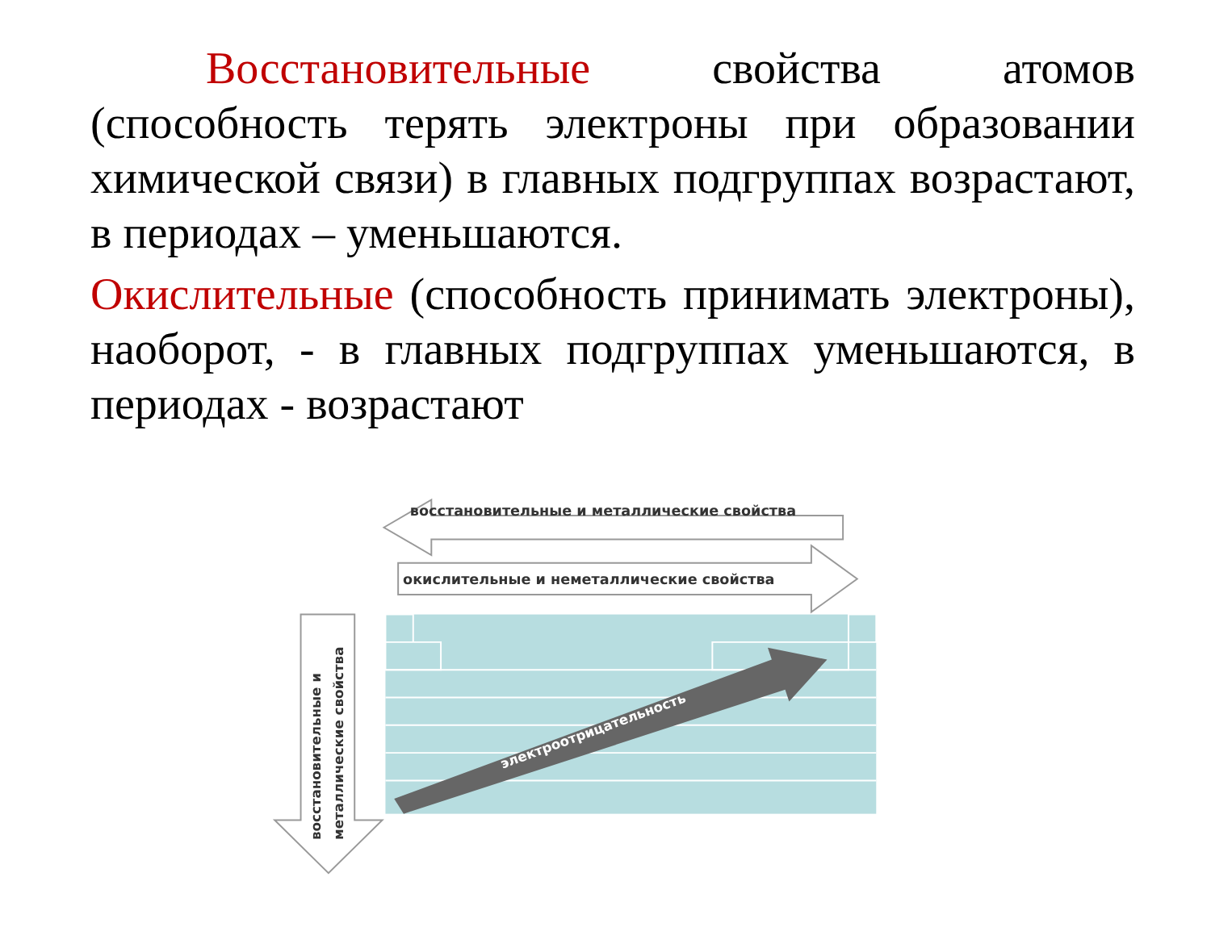Восстановительные свойства атомов (способность терять электроны при образовании химической связи) в главных подгруппах возрастают, в периодах – уменьшаются.
Окислительные (способность принимать электроны), наоборот, - в главных подгруппах уменьшаются, в периодах - возрастают
восстановительные и металлические свойства
окислительные и неметаллические свойства
восстановительные и
металлические свойства
электроотрицательность